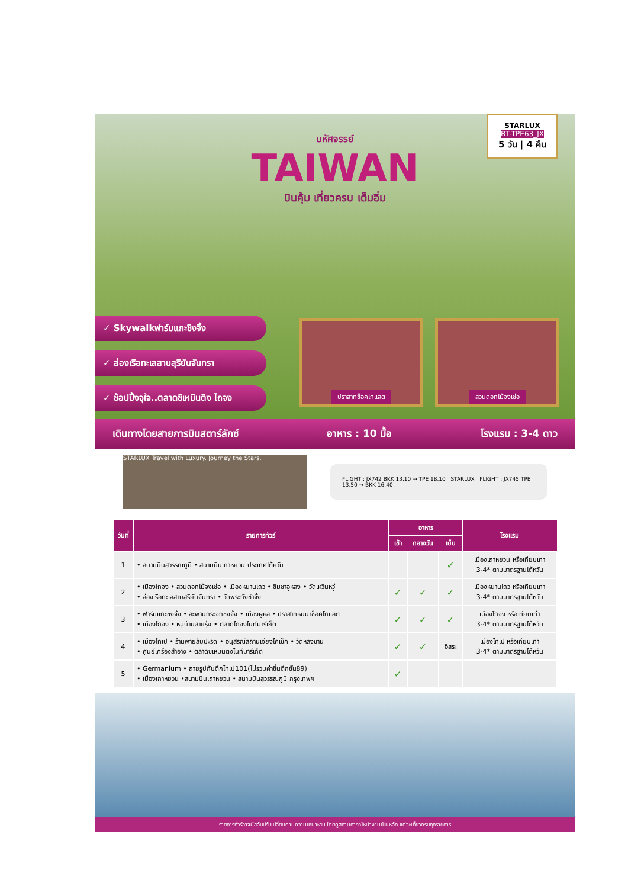มหัศจรรย์
TAIWAN
บินคุ้ม เที่ยวครบ เต็มอิ่ม
STARLUX
BT-TPE63_JX
5 วัน | 4 คืน
✓ Skywalkฟาร์มแกะชิงจิ้ง
✓ ล่องเรือทะเลสาบสุริยันจันทรา
✓ ช้อปปิ้งจุใจ..ตลาดซีเหมินติง ไถจง
ปราสาทช็อคโกแลต สวนดอกไม้จงเซ่อ
เดินทางโดยสายการบินสตาร์ลักซ์ อาหาร : 10 มื้อ โรงแรม : 3-4 ดาว
STARLUX Travel with Luxury. Journey the Stars.
FLIGHT : JX742 BKK 13.10 → TPE 18.10 STARLUX FLIGHT : JX745 TPE 13.50 → BKK 16.40
| วันที่ | รายการทัวร์ | อาหาร | | | โรงแรม |
| --- | --- | --- | --- | --- | --- |
| | | เช้า | กลางวัน | เย็น | |
| 1 | • สนามบินสุวรรณภูมิ • สนามบินเถาหยวน ประเทศไต้หวัน | | | ✓ | เมืองเถาหยวน หรือเทียบเท่า 3-4* ตามมาตรฐานไต้หวัน |
| 2 | • เมืองไถจง • สวนดอกไม้จงเซ่อ • เมืองหนานโถว • ชิมชาอู่หลง • วัดเหวินหวู่ • ล่องเรือทะเลสาบสุริยันจันทรา • วัดพระถังซำจั๋ง | ✓ | ✓ | ✓ | เมืองหนานโถว หรือเทียบเท่า 3-4* ตามมาตรฐานไต้หวัน |
| 3 | • ฟาร์มแกะชิงจิ้ง • สะพานกระจกชิงจิ้ง • เมืองผู่หลี • ปราสาทหนีน่าช็อคโกแลต • เมืองไถจง • หมู่บ้านสายรุ้ง • ตลาดไถจงไนท์มาร์เก็ต | ✓ | ✓ | ✓ | เมืองไถจง หรือเทียบเท่า 3-4* ตามมาตรฐานไต้หวัน |
| 4 | • เมืองไทเป • ร้านพายสับปะรด • อนุสรณ์สถานเจียงไคเช็ค • วัดหลงซาน • ศูนย์เครื่องสำอาง • ตลาดซีเหมินติงไนท์มาร์เก็ต | ✓ | ✓ | อิสระ | เมืองไทเป หรือเทียบเท่า 3-4* ตามมาตรฐานไต้หวัน |
| 5 | • Germanium • ถ่ายรูปกับตึกไทเป101(ไม่รวมค่าขึ้นตึกชั้น89) • เมืองเถาหยวน •สนามบินเถาหยวน • สนามบินสุวรรณภูมิ กรุงเทพฯ | ✓ | | | |
รายการทัวร์อาจมีสลับปรับเปลี่ยนตามความเหมาะสม โดยดูสถานการณ์หน้างานเป็นหลัก แต่จะเที่ยวครบทุกรายการ